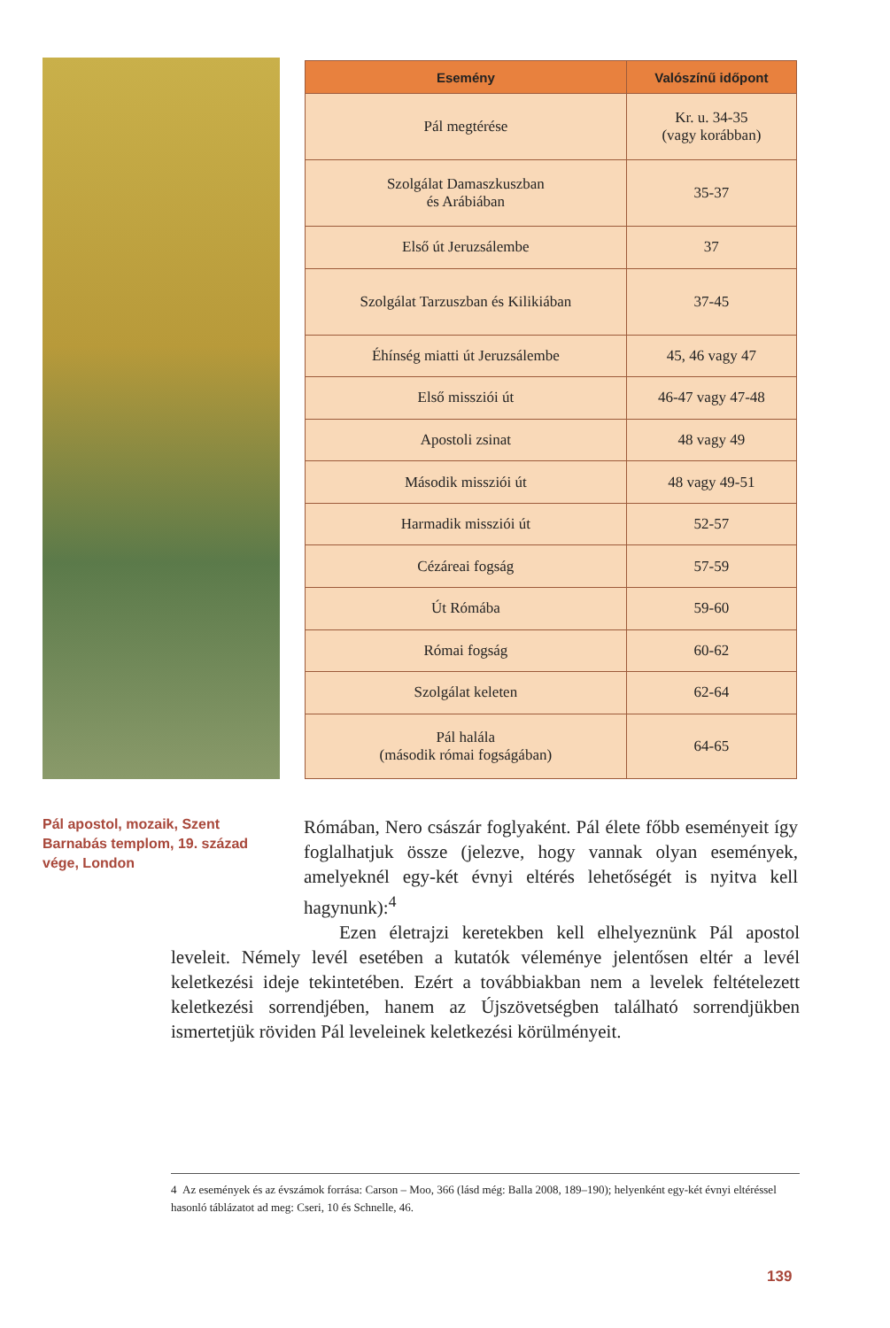| Esemény | Valószínű időpont |
| --- | --- |
| Pál megtérése | Kr. u. 34-35 (vagy korábban) |
| Szolgálat Damaszkuszban és Arábiában | 35-37 |
| Első út Jeruzsálembe | 37 |
| Szolgálat Tarzuszban és Kilikiában | 37-45 |
| Éhínség miatti út Jeruzsálembe | 45, 46 vagy 47 |
| Első missziói út | 46-47 vagy 47-48 |
| Apostoli zsinat | 48 vagy 49 |
| Második missziói út | 48 vagy 49-51 |
| Harmadik missziói út | 52-57 |
| Cézáreai fogság | 57-59 |
| Út Rómába | 59-60 |
| Római fogság | 60-62 |
| Szolgálat keleten | 62-64 |
| Pál halála (második római fogságában) | 64-65 |
Pál apostol, mozaik, Szent Barnabás templom, 19. század vége, London
Rómában, Nero császár foglyaként. Pál élete főbb eseményeit így foglalhatjuk össze (jelezve, hogy vannak olyan események, amelyeknél egy-két évnyi eltérés lehetőségét is nyitva kell hagynunk):<sup>4</sup>
Ezen életrajzi keretekben kell elhelyeznünk Pál apostol leveleit. Némely levél esetében a kutatók véleménye jelentősen eltér a levél keletkezési ideje tekintetében. Ezért a továbbiakban nem a levelek feltételezett keletkezési sorrendjében, hanem az Újszövetségben található sorrendjükben ismertetjük röviden Pál leveleinek keletkezési körülményeit.
4 Az események és az évszámok forrása: Carson – Moo, 366 (lásd még: Balla 2008, 189–190); helyenként egy-két évnyi eltéréssel hasonló táblázatot ad meg: Cseri, 10 és Schnelle, 46.
139